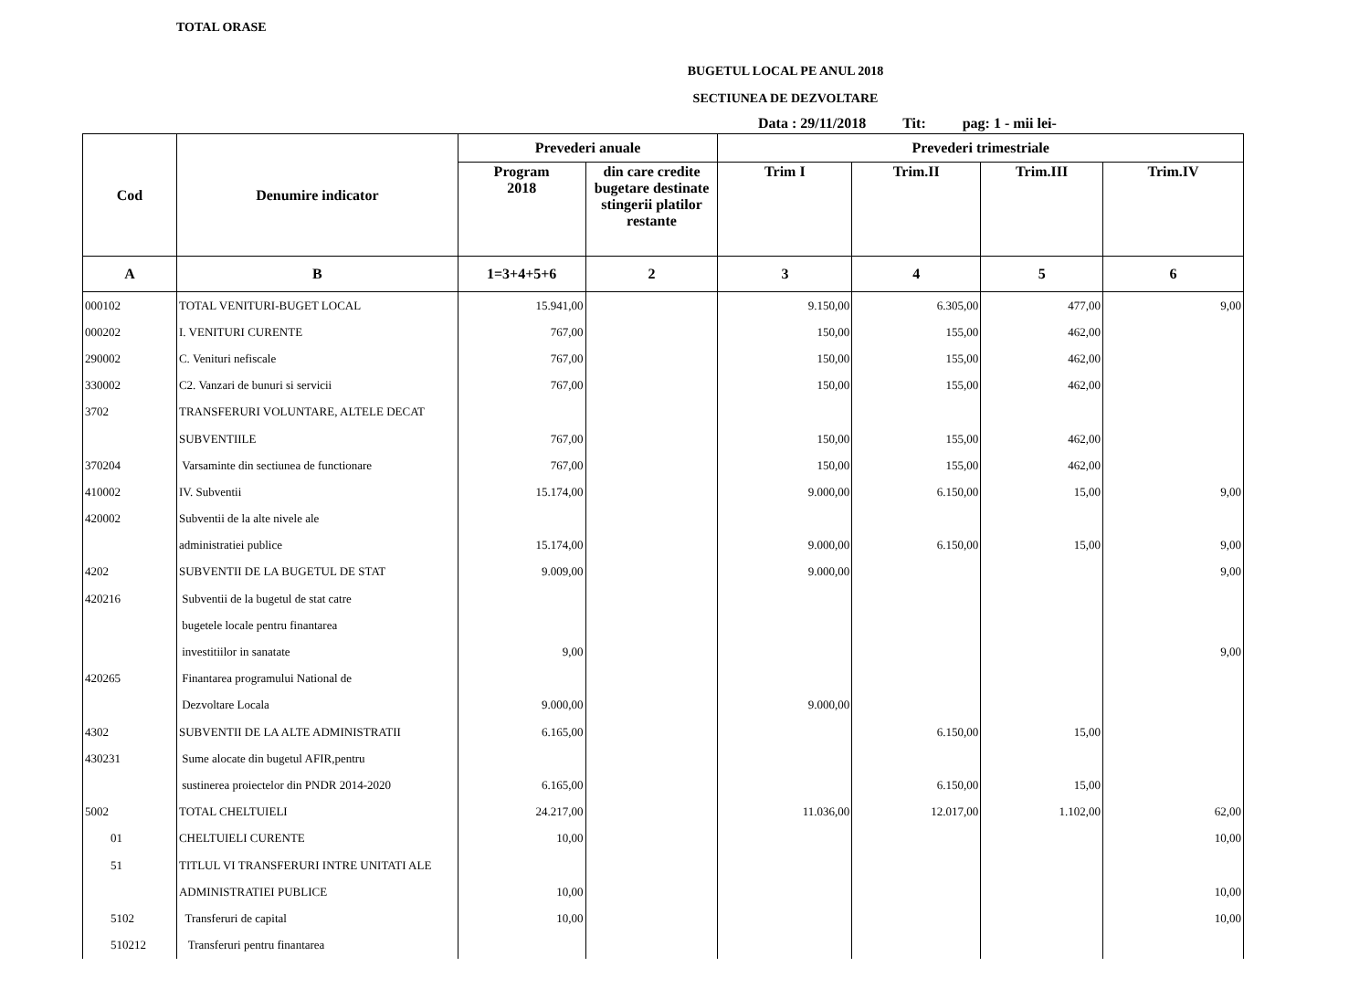TOTAL ORASE
BUGETUL LOCAL PE ANUL 2018
SECTIUNEA DE DEZVOLTARE
Data : 29/11/2018 Tit: pag: 1 - mii lei-
| Cod | Denumire indicator | Prevederi anuale | | Prevederi trimestriale | | | |
| --- | --- | --- | --- | --- | --- | --- | --- |
| | | Program 2018 | din care credite bugetare destinate stingerii platilor restante | Trim I | Trim.II | Trim.III | Trim.IV |
| A | B | 1=3+4+5+6 | 2 | 3 | 4 | 5 | 6 |
| 000102 | TOTAL VENITURI-BUGET LOCAL | 15.941,00 | | 9.150,00 | 6.305,00 | 477,00 | 9,00 |
| 000202 | I. VENITURI CURENTE | 767,00 | | 150,00 | 155,00 | 462,00 | |
| 290002 | C. Venituri nefiscale | 767,00 | | 150,00 | 155,00 | 462,00 | |
| 330002 | C2. Vanzari de bunuri si servicii | 767,00 | | 150,00 | 155,00 | 462,00 | |
| 3702 | TRANSFERURI VOLUNTARE, ALTELE DECAT | | | | | | |
| | SUBVENTIILE | 767,00 | | 150,00 | 155,00 | 462,00 | |
| 370204 | Varsaminte din sectiunea de functionare | 767,00 | | 150,00 | 155,00 | 462,00 | |
| 410002 | IV. Subventii | 15.174,00 | | 9.000,00 | 6.150,00 | 15,00 | 9,00 |
| 420002 | Subventii de la alte nivele ale | | | | | | |
| | administratiei publice | 15.174,00 | | 9.000,00 | 6.150,00 | 15,00 | 9,00 |
| 4202 | SUBVENTII DE LA BUGETUL DE STAT | 9.009,00 | | 9.000,00 | | | 9,00 |
| 420216 | Subventii de la bugetul de stat catre | | | | | | |
| | bugetele locale pentru finantarea | | | | | | |
| | investitiilor in sanatate | 9,00 | | | | | 9,00 |
| 420265 | Finantarea programului National de | | | | | | |
| | Dezvoltare Locala | 9.000,00 | | 9.000,00 | | | |
| 4302 | SUBVENTII DE LA ALTE ADMINISTRATII | 6.165,00 | | | 6.150,00 | 15,00 | |
| 430231 | Sume alocate din bugetul AFIR,pentru | | | | | | |
| | sustinerea proiectelor din PNDR 2014-2020 | 6.165,00 | | | 6.150,00 | 15,00 | |
| 5002 | TOTAL CHELTUIELI | 24.217,00 | | 11.036,00 | 12.017,00 | 1.102,00 | 62,00 |
| 01 | CHELTUIELI CURENTE | 10,00 | | | | | 10,00 |
| 51 | TITLUL VI TRANSFERURI INTRE UNITATI ALE | | | | | | |
| | ADMINISTRATIEI PUBLICE | 10,00 | | | | | 10,00 |
| 5102 | Transferuri de capital | 10,00 | | | | | 10,00 |
| 510212 | Transferuri pentru finantarea | | | | | | |